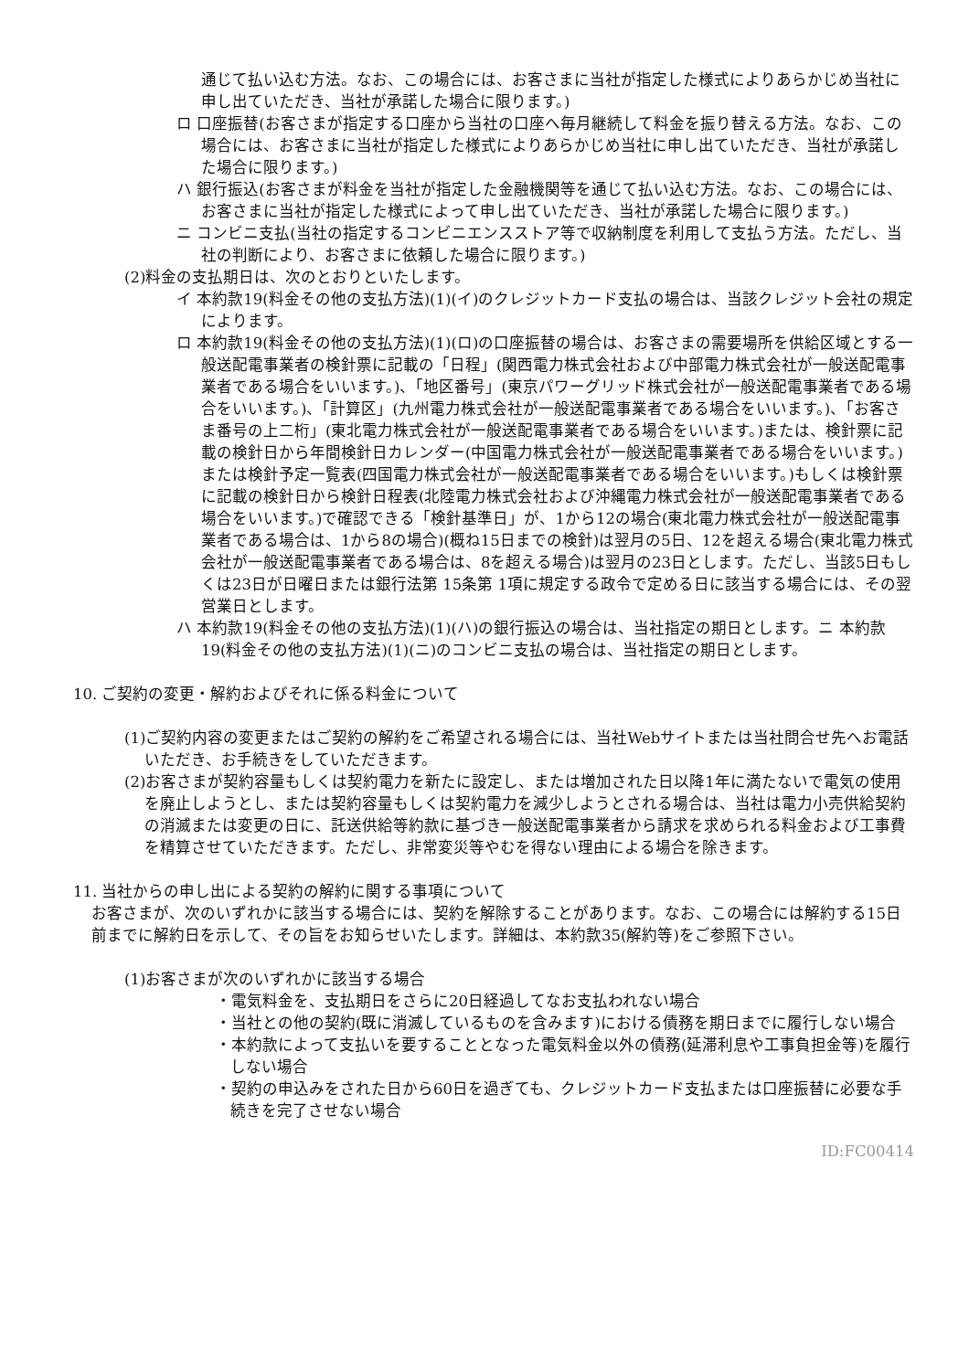通じて払い込む方法。なお、この場合には、お客さまに当社が指定した様式によりあらかじめ当社に申し出ていただき、当社が承諾した場合に限ります。)
ロ 口座振替(お客さまが指定する口座から当社の口座へ毎月継続して料金を振り替える方法。なお、この場合には、お客さまに当社が指定した様式によりあらかじめ当社に申し出ていただき、当社が承諾した場合に限ります。)
ハ 銀行振込(お客さまが料金を当社が指定した金融機関等を通じて払い込む方法。なお、この場合には、お客さまに当社が指定した様式によって申し出ていただき、当社が承諾した場合に限ります。)
ニ コンビニ支払(当社の指定するコンビニエンスストア等で収納制度を利用して支払う方法。ただし、当社の判断により、お客さまに依頼した場合に限ります。)
(2)料金の支払期日は、次のとおりといたします。
イ 本約款19(料金その他の支払方法)(1)(イ)のクレジットカード支払の場合は、当該クレジット会社の規定によります。
ロ 本約款19(料金その他の支払方法)(1)(ロ)の口座振替の場合は、お客さまの需要場所を供給区域とする一般送配電事業者の検針票に記載の「日程」(関西電力株式会社および中部電力株式会社が一般送配電事業者である場合をいいます。)、「地区番号」(東京パワーグリッド株式会社が一般送配電事業者である場合をいいます。)、「計算区」(九州電力株式会社が一般送配電事業者である場合をいいます。)、「お客さま番号の上二桁」(東北電力株式会社が一般送配電事業者である場合をいいます。)または、検針票に記載の検針日から年間検針日カレンダー(中国電力株式会社が一般送配電事業者である場合をいいます。)または検針予定一覧表(四国電力株式会社が一般送配電事業者である場合をいいます。)もしくは検針票に記載の検針日から検針日程表(北陸電力株式会社および沖縄電力株式会社が一般送配電事業者である場合をいいます。)で確認できる「検針基準日」が、1から12の場合(東北電力株式会社が一般送配電事業者である場合は、1から8の場合)(概ね15日までの検針)は翌月の5日、12を超える場合(東北電力株式会社が一般送配電事業者である場合は、8を超える場合)は翌月の23日とします。ただし、当該5日もしくは23日が日曜日または銀行法第 15条第 1項に規定する政令で定める日に該当する場合には、その翌営業日とします。
ハ 本約款19(料金その他の支払方法)(1)(ハ)の銀行振込の場合は、当社指定の期日とします。ニ 本約款19(料金その他の支払方法)(1)(ニ)のコンビニ支払の場合は、当社指定の期日とします。
10. ご契約の変更・解約およびそれに係る料金について
(1)ご契約内容の変更またはご契約の解約をご希望される場合には、当社Webサイトまたは当社問合せ先へお電話いただき、お手続きをしていただきます。
(2)お客さまが契約容量もしくは契約電力を新たに設定し、または増加された日以降1年に満たないで電気の使用を廃止しようとし、または契約容量もしくは契約電力を減少しようとされる場合は、当社は電力小売供給契約の消滅または変更の日に、託送供給等約款に基づき一般送配電事業者から請求を求められる料金および工事費を精算させていただきます。ただし、非常変災等やむを得ない理由による場合を除きます。
11. 当社からの申し出による契約の解約に関する事項について
お客さまが、次のいずれかに該当する場合には、契約を解除することがあります。なお、この場合には解約する15日前までに解約日を示して、その旨をお知らせいたします。詳細は、本約款35(解約等)をご参照下さい。
(1)お客さまが次のいずれかに該当する場合
・電気料金を、支払期日をさらに20日経過してなお支払われない場合
・当社との他の契約(既に消滅しているものを含みます)における債務を期日までに履行しない場合
・本約款によって支払いを要することとなった電気料金以外の債務(延滞利息や工事負担金等)を履行しない場合
・契約の申込みをされた日から60日を過ぎても、クレジットカード支払または口座振替に必要な手続きを完了させない場合
ID:FC00414